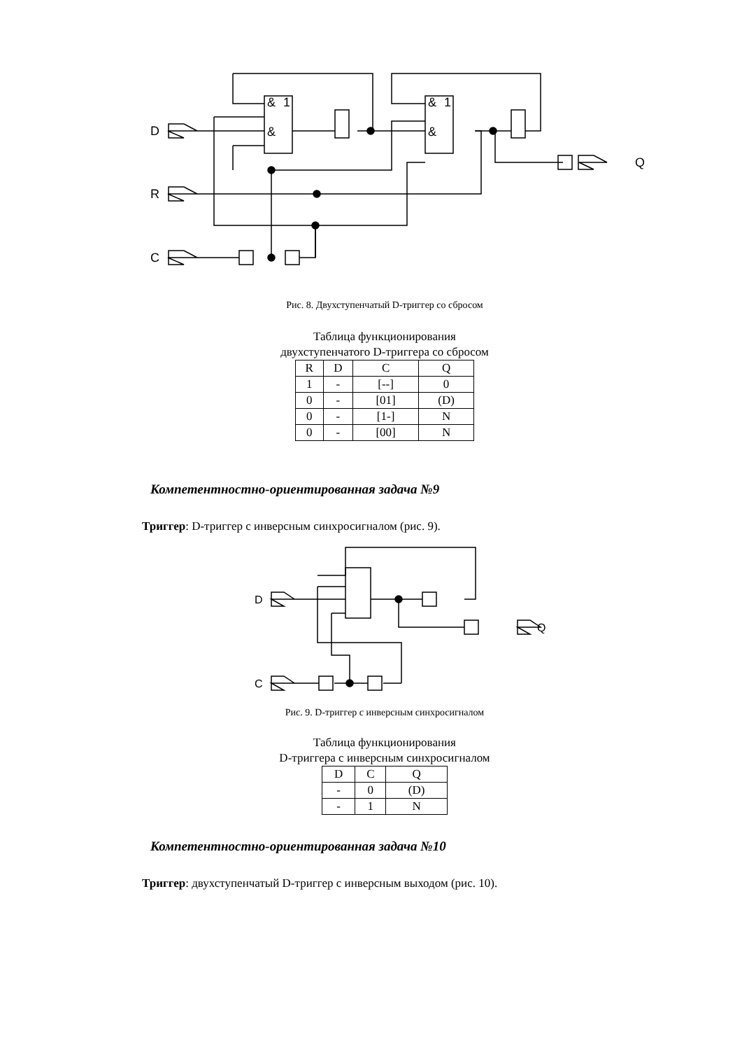D
R
C
Q
&
1
&
&
1
&
Рис. 8. Двухступенчатый D-триггер со сбросом
Таблица функционирования
двухступенчатого D-триггера со сбросом
| R | D | C | Q |
| --- | --- | --- | --- |
| 1 | - | [--] | 0 |
| 0 | - | [01] | (D) |
| 0 | - | [1-] | N |
| 0 | - | [00] | N |
Компетентностно-ориентированная задача №9
Триггер: D-триггер с инверсным синхросигналом (рис. 9).
D
C
Q
Рис. 9. D-триггер с инверсным синхросигналом
Таблица функционирования
D-триггера с инверсным синхросигналом
| D | C | Q |
| --- | --- | --- |
| - | 0 | (D) |
| - | 1 | N |
Компетентностно-ориентированная задача №10
Триггер: двухступенчатый D-триггер с инверсным выходом (рис. 10).